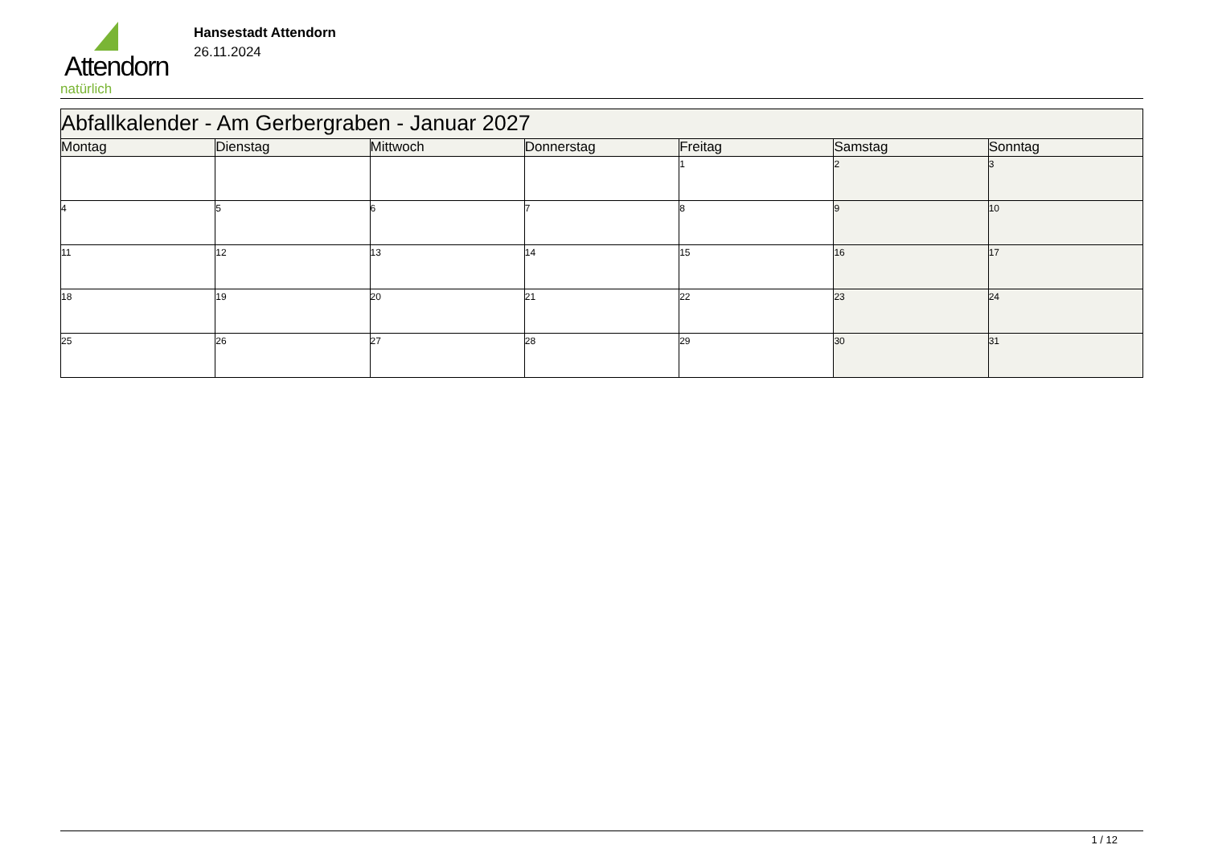Attendorn
natürlich
Hansestadt Attendorn
26.11.2024
| Abfallkalender - Am Gerbergraben - Januar 2027 | | | | | | |
| Montag | Dienstag | Mittwoch | Donnerstag | Freitag | Samstag | Sonntag |
| | | | | 1 | 2 | 3 |
| 4 | 5 | 6 | 7 | 8 | 9 | 10 |
| 11 | 12 | 13 | 14 | 15 | 16 | 17 |
| 18 | 19 | 20 | 21 | 22 | 23 | 24 |
| 25 | 26 | 27 | 28 | 29 | 30 | 31 |
1 / 12